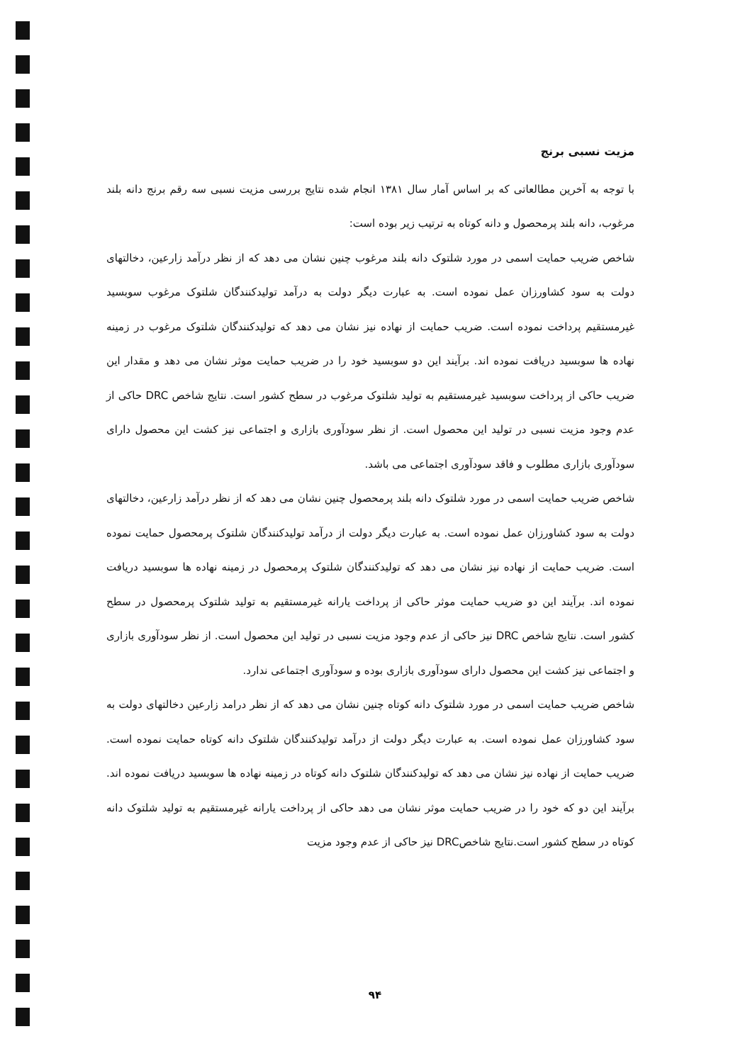مزیت نسبی برنج
با توجه به آخرین مطالعاتی که بر اساس آمار سال ۱۳۸۱ انجام شده نتایج بررسی مزیت نسبی سه رقم برنج دانه بلند مرغوب، دانه بلند پرمحصول و دانه کوتاه به ترتیب زیر بوده است:
شاخص ضریب حمایت اسمی در مورد شلتوک دانه بلند مرغوب چنین نشان می دهد که از نظر درآمد زارعین، دخالتهای دولت به سود کشاورزان عمل نموده است. به عبارت دیگر دولت به درآمد تولیدکنندگان شلتوک مرغوب سوبسید غیرمستقیم پرداخت نموده است. ضریب حمایت از نهاده نیز نشان می دهد که تولیدکنندگان شلتوک مرغوب در زمینه نهاده ها سوبسید دریافت نموده اند. برآیند این دو سوبسید خود را در ضریب حمایت موثر نشان می دهد و مقدار این ضریب حاکی از پرداخت سوبسید غیرمستقیم به تولید شلتوک مرغوب در سطح کشور است. نتایج شاخص DRC حاکی از عدم وجود مزیت نسبی در تولید این محصول است. از نظر سودآوری بازاری و اجتماعی نیز کشت این محصول دارای سودآوری بازاری مطلوب و فاقد سودآوری اجتماعی می باشد.
شاخص ضریب حمایت اسمی در مورد شلتوک دانه بلند پرمحصول چنین نشان می دهد که از نظر درآمد زارعین، دخالتهای دولت به سود کشاورزان عمل نموده است. به عبارت دیگر دولت از درآمد تولیدکنندگان شلتوک پرمحصول حمایت نموده است. ضریب حمایت از نهاده نیز نشان می دهد که تولیدکنندگان شلتوک پرمحصول در زمینه نهاده ها سوبسید دریافت نموده اند. برآیند این دو ضریب حمایت موثر حاکی از پرداخت یارانه غیرمستقیم به تولید شلتوک پرمحصول در سطح کشور است. نتایج شاخص DRC نیز حاکی از عدم وجود مزیت نسبی در تولید این محصول است. از نظر سودآوری بازاری و اجتماعی نیز کشت این محصول دارای سودآوری بازاری بوده و سودآوری اجتماعی ندارد.
شاخص ضریب حمایت اسمی در مورد شلتوک دانه کوتاه چنین نشان می دهد که از نظر درامد زارعین دخالتهای دولت به سود کشاورزان عمل نموده است. به عبارت دیگر دولت از درآمد تولیدکنندگان شلتوک دانه کوتاه حمایت نموده است. ضریب حمایت از نهاده نیز نشان می دهد که تولیدکنندگان شلتوک دانه کوتاه در زمینه نهاده ها سوبسید دریافت نموده اند. برآیند این دو که خود را در ضریب حمایت موثر نشان می دهد حاکی از پرداخت یارانه غیرمستقیم به تولید شلتوک دانه کوتاه در سطح کشور است.نتایج شاخصDRC نیز حاکی از عدم وجود مزیت
۹۴